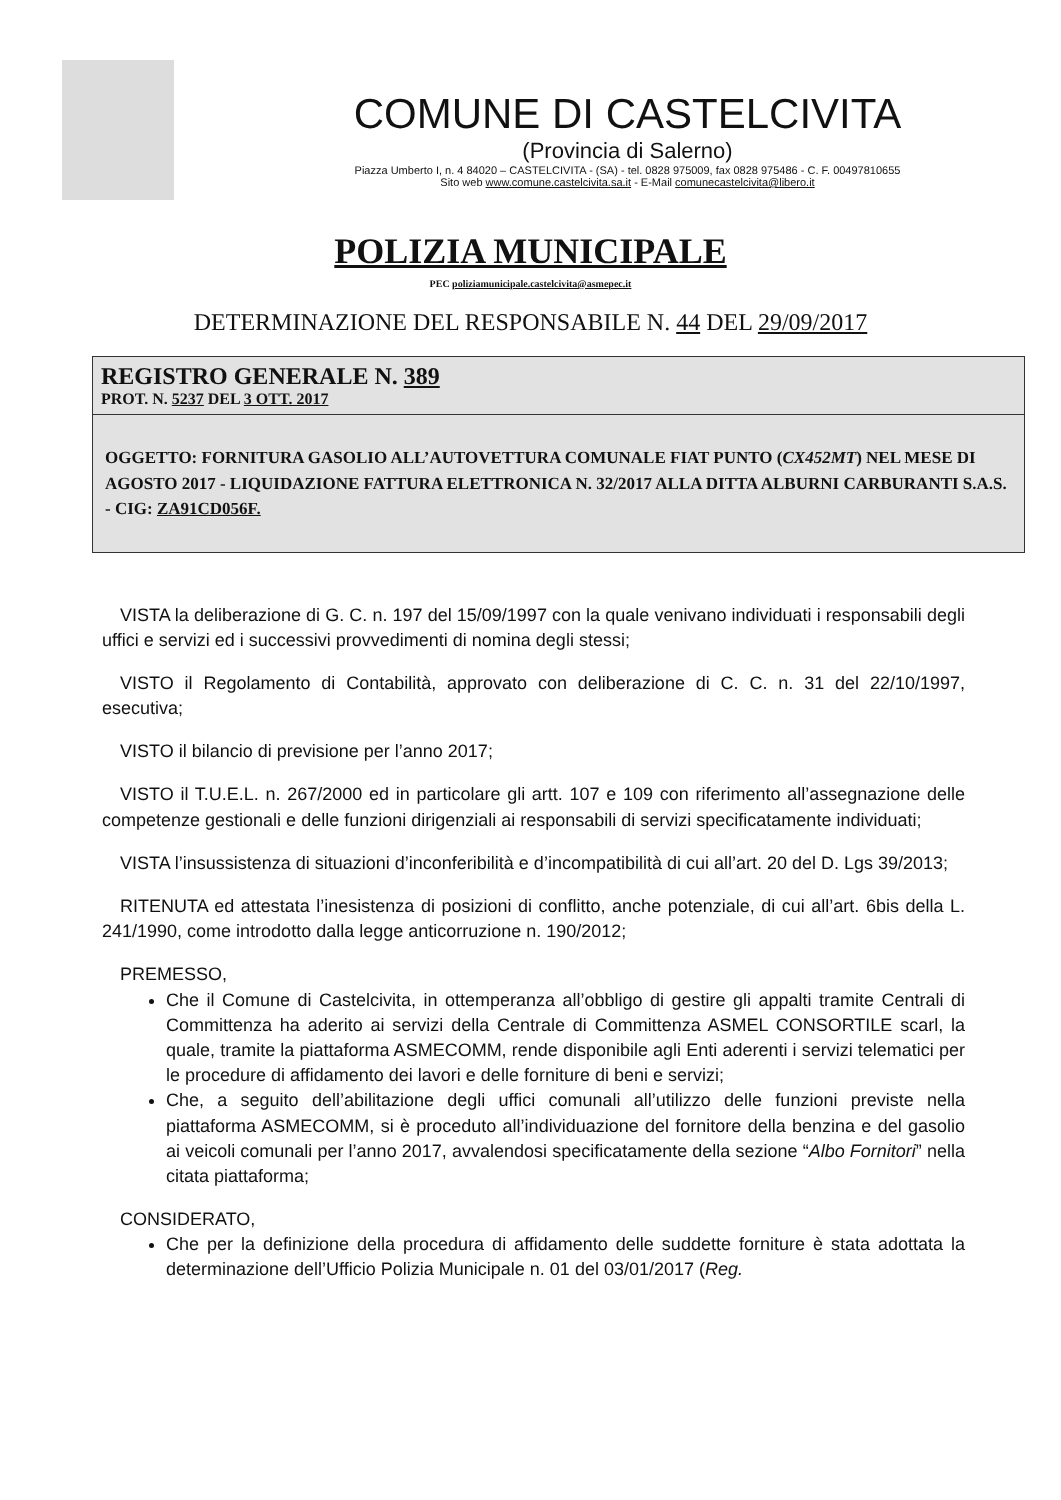COMUNE DI CASTELCIVITA
(Provincia di Salerno)
Piazza Umberto I, n. 4 84020 – CASTELCIVITA - (SA) - tel. 0828 975009, fax 0828 975486 - C. F. 00497810655
Sito web www.comune.castelcivita.sa.it - E-Mail comunecastelcivita@libero.it
POLIZIA MUNICIPALE
PEC poliziamunicipale.castelcivita@asmepec.it
DETERMINAZIONE DEL RESPONSABILE N. 44 DEL 29/09/2017
REGISTRO GENERALE N. 389
PROT. N. 5237 DEL 3 OTT. 2017
OGGETTO: FORNITURA GASOLIO ALL’AUTOVETTURA COMUNALE FIAT PUNTO (CX452MT) NEL MESE DI AGOSTO 2017 - LIQUIDAZIONE FATTURA ELETTRONICA N. 32/2017 ALLA DITTA ALBURNI CARBURANTI S.A.S. - CIG: ZA91CD056F.
VISTA la deliberazione di G. C. n. 197 del 15/09/1997 con la quale venivano individuati i responsabili degli uffici e servizi ed i successivi provvedimenti di nomina degli stessi;
VISTO il Regolamento di Contabilità, approvato con deliberazione di C. C. n. 31 del 22/10/1997, esecutiva;
VISTO il bilancio di previsione per l’anno 2017;
VISTO il T.U.E.L. n. 267/2000 ed in particolare gli artt. 107 e 109 con riferimento all’assegnazione delle competenze gestionali e delle funzioni dirigenziali ai responsabili di servizi specificatamente individuati;
VISTA l’insussistenza di situazioni d’inconferibilità e d’incompatibilità di cui all’art. 20 del D. Lgs 39/2013;
RITENUTA ed attestata l’inesistenza di posizioni di conflitto, anche potenziale, di cui all’art. 6bis della L. 241/1990, come introdotto dalla legge anticorruzione n. 190/2012;
PREMESSO,
Che il Comune di Castelcivita, in ottemperanza all’obbligo di gestire gli appalti tramite Centrali di Committenza ha aderito ai servizi della Centrale di Committenza ASMEL CONSORTILE scarl, la quale, tramite la piattaforma ASMECOMM, rende disponibile agli Enti aderenti i servizi telematici per le procedure di affidamento dei lavori e delle forniture di beni e servizi;
Che, a seguito dell’abilitazione degli uffici comunali all’utilizzo delle funzioni previste nella piattaforma ASMECOMM, si è proceduto all’individuazione del fornitore della benzina e del gasolio ai veicoli comunali per l’anno 2017, avvalendosi specificatamente della sezione “Albo Fornitori” nella citata piattaforma;
CONSIDERATO,
Che per la definizione della procedura di affidamento delle suddette forniture è stata adottata la determinazione dell’Ufficio Polizia Municipale n. 01 del 03/01/2017 (Reg.